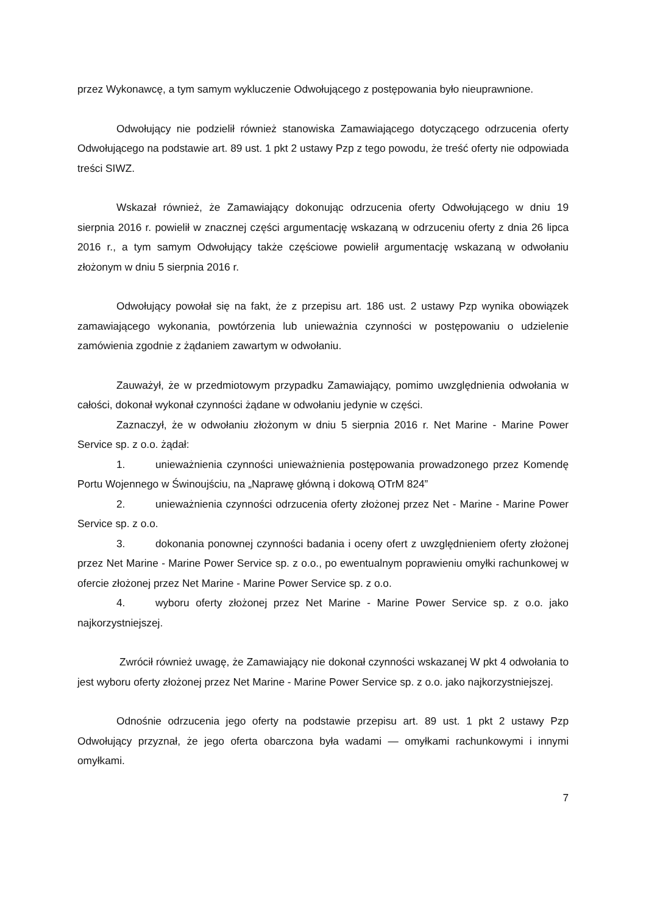przez Wykonawcę, a tym samym wykluczenie Odwołującego z postępowania było nieuprawnione.
Odwołujący nie podzielił również stanowiska Zamawiającego dotyczącego odrzucenia oferty Odwołującego na podstawie art. 89 ust. 1 pkt 2 ustawy Pzp z tego powodu, że treść oferty nie odpowiada treści SIWZ.
Wskazał również, że Zamawiający dokonując odrzucenia oferty Odwołującego w dniu 19 sierpnia 2016 r. powielił w znacznej części argumentację wskazaną w odrzuceniu oferty z dnia 26 lipca 2016 r., a tym samym Odwołujący także częściowe powielił argumentację wskazaną w odwołaniu złożonym w dniu 5 sierpnia 2016 r.
Odwołujący powołał się na fakt, że z przepisu art. 186 ust. 2 ustawy Pzp wynika obowiązek zamawiającego wykonania, powtórzenia lub unieważnia czynności w postępowaniu o udzielenie zamówienia zgodnie z żądaniem zawartym w odwołaniu.
Zauważył, że w przedmiotowym przypadku Zamawiający, pomimo uwzględnienia odwołania w całości, dokonał wykonał czynności żądane w odwołaniu jedynie w części.
Zaznaczył, że w odwołaniu złożonym w dniu 5 sierpnia 2016 r. Net Marine - Marine Power Service sp. z o.o. żądał:
1. unieważnienia czynności unieważnienia postępowania prowadzonego przez Komendę Portu Wojennego w Świnoujściu, na „Naprawę główną i dokową OTrM 824”
2. unieważnienia czynności odrzucenia oferty złożonej przez Net - Marine - Marine Power Service sp. z o.o.
3. dokonania ponownej czynności badania i oceny ofert z uwzględnieniem oferty złożonej przez Net Marine - Marine Power Service sp. z o.o., po ewentualnym poprawieniu omyłki rachunkowej w ofercie złożonej przez Net Marine - Marine Power Service sp. z o.o.
4. wyboru oferty złożonej przez Net Marine - Marine Power Service sp. z o.o. jako najkorzystniejszej.
Zwrócił również uwagę, że Zamawiający nie dokonał czynności wskazanej W pkt 4 odwołania to jest wyboru oferty złożonej przez Net Marine - Marine Power Service sp. z o.o. jako najkorzystniejszej.
Odnośnie odrzucenia jego oferty na podstawie przepisu art. 89 ust. 1 pkt 2 ustawy Pzp Odwołujący przyznał, że jego oferta obarczona była wadami — omyłkami rachunkowymi i innymi omyłkami.
7